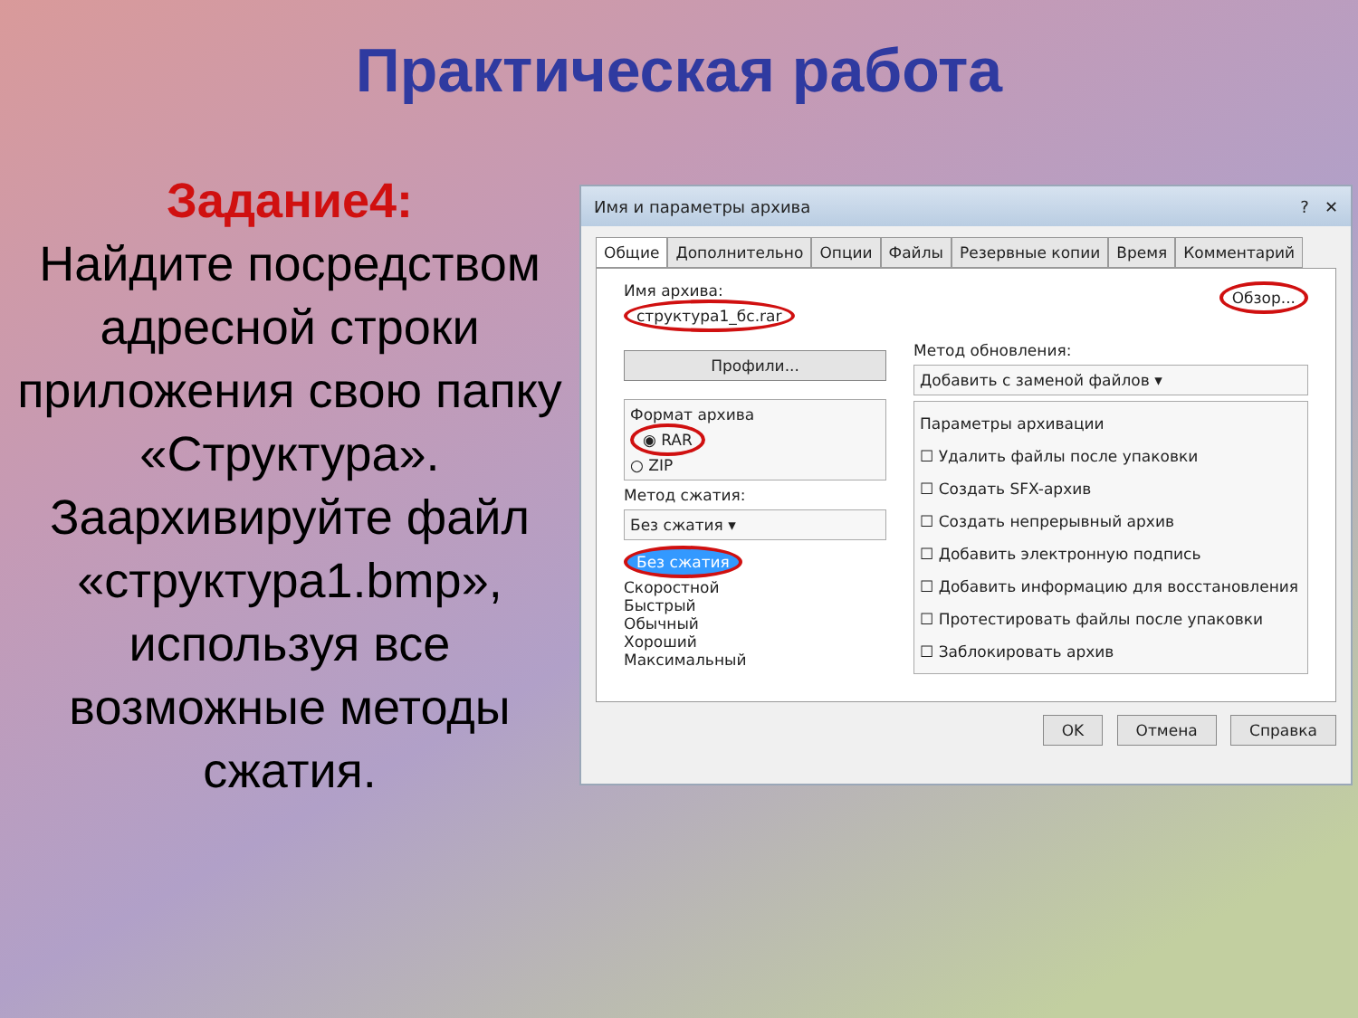Практическая работа
Задание4:
Найдите посредством адресной строки приложения свою папку «Структура». Заархивируйте файл «структура1.bmp», используя все возможные методы сжатия.
Имя и параметры архива? ✕
Общие Дополнительно Опции Файлы Резервные копии Время Комментарий
Имя архива:
структура1_бс.rar
Профили...
Формат архива
◉ RAR
○ ZIP
Метод сжатия:
Без сжатия ▾
Без сжатия
Скоростной
Быстрый
Обычный
Хороший
Максимальный
Обзор...
Метод обновления:
Добавить с заменой файлов ▾
Параметры архивации
☐ Удалить файлы после упаковки
☐ Создать SFX-архив
☐ Создать непрерывный архив
☐ Добавить электронную подпись
☐ Добавить информацию для восстановления
☐ Протестировать файлы после упаковки
☐ Заблокировать архив
OK Отмена Справка